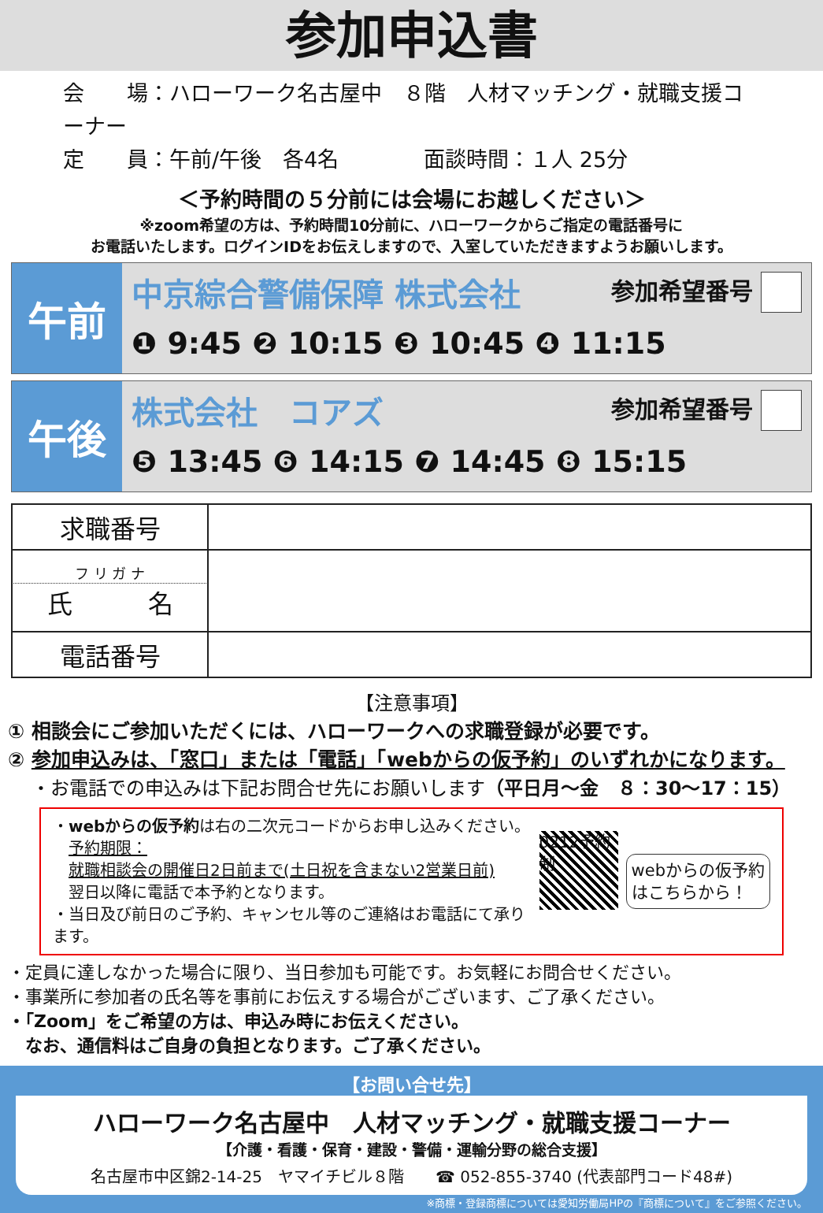参加申込書
会　　場：ハローワーク名古屋中　８階　人材マッチング・就職支援コーナー
定　　員：午前/午後　各4名　　　　面談時間：１人 25分
＜予約時間の５分前には会場にお越しください＞
※zoom希望の方は、予約時間10分前に、ハローワークからご指定の電話番号に
お電話いたします。ログインIDをお伝えしますので、入室していただきますようお願いします。
午前
中京綜合警備保障 株式会社 参加希望番号
❶ 9:45 ❷ 10:15 ❸ 10:45 ❹ 11:15
午後
株式会社　コアズ 参加希望番号
❺ 13:45 ❻ 14:15 ❼ 14:45 ❽ 15:15
| 求職番号 | |
| フ リ ガ ナ 氏 名 | |
| 電話番号 | |
【注意事項】
① 相談会にご参加いただくには、ハローワークへの求職登録が必要です。
② 参加申込みは、「窓口」または「電話」「webからの仮予約」のいずれかになります。
・お電話での申込みは下記お問合せ先にお願いします（平日月～金　８：30～17：15）
・webからの仮予約は右の二次元コードからお申し込みください。
　予約期限：
　就職相談会の開催日2日前まで(土日祝を含まない2営業日前)
　翌日以降に電話で本予約となります。
・当日及び前日のご予約、キャンセル等のご連絡はお電話にて承ります。
0212予約制
webからの仮予約
はこちらから！
・定員に達しなかった場合に限り、当日参加も可能です。お気軽にお問合せください。
・事業所に参加者の氏名等を事前にお伝えする場合がございます、ご了承ください。
・「Zoom」をご希望の方は、申込み時にお伝えください。
　なお、通信料はご自身の負担となります。ご了承ください。
【お問い合せ先】
ハローワーク名古屋中　人材マッチング・就職支援コーナー
【介護・看護・保育・建設・警備・運輸分野の総合支援】
名古屋市中区錦2-14-25　ヤマイチビル８階　　☎ 052-855-3740 (代表部門コード48#)
※商標・登録商標については愛知労働局HPの『商標について』をご参照ください。